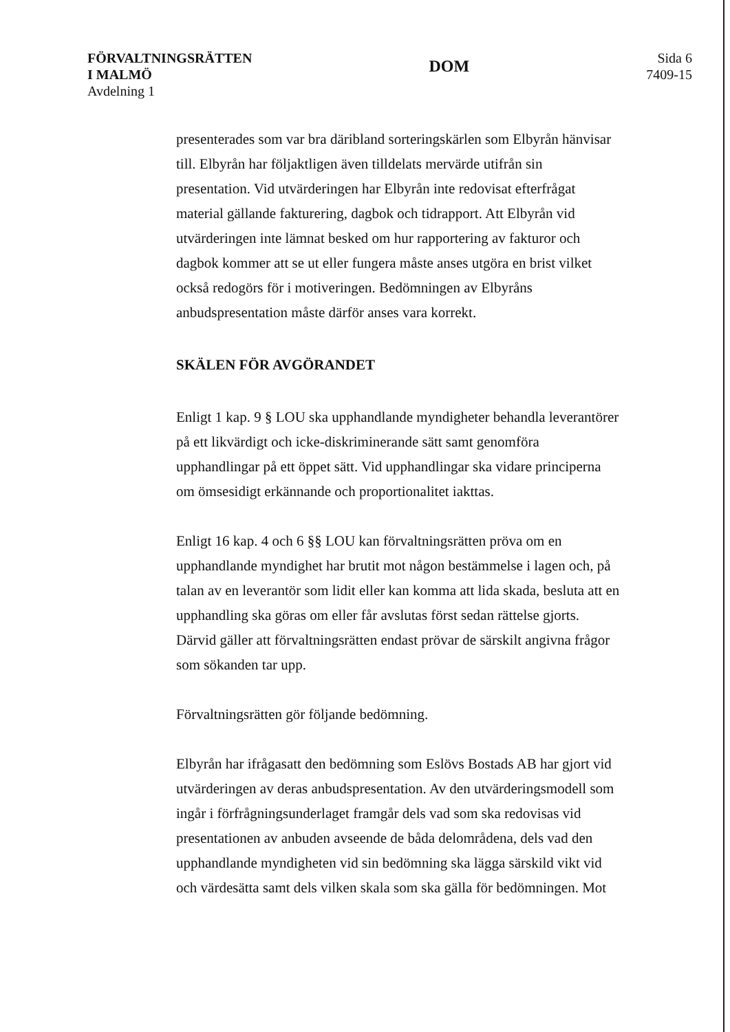FÖRVALTNINGSRÄTTEN
I MALMÖ
Avdelning 1
DOM
Sida 6
7409-15
presenterades som var bra däribland sorteringskärlen som Elbyrån hänvisar till. Elbyrån har följaktligen även tilldelats mervärde utifrån sin presentation. Vid utvärderingen har Elbyrån inte redovisat efterfrågat material gällande fakturering, dagbok och tidrapport. Att Elbyrån vid utvärderingen inte lämnat besked om hur rapportering av fakturor och dagbok kommer att se ut eller fungera måste anses utgöra en brist vilket också redogörs för i motiveringen. Bedömningen av Elbyråns anbudspresentation måste därför anses vara korrekt.
SKÄLEN FÖR AVGÖRANDET
Enligt 1 kap. 9 § LOU ska upphandlande myndigheter behandla leverantörer på ett likvärdigt och icke-diskriminerande sätt samt genomföra upphandlingar på ett öppet sätt. Vid upphandlingar ska vidare principerna om ömsesidigt erkännande och proportionalitet iakttas.
Enligt 16 kap. 4 och 6 §§ LOU kan förvaltningsrätten pröva om en upphandlande myndighet har brutit mot någon bestämmelse i lagen och, på talan av en leverantör som lidit eller kan komma att lida skada, besluta att en upphandling ska göras om eller får avslutas först sedan rättelse gjorts. Därvid gäller att förvaltningsrätten endast prövar de särskilt angivna frågor som sökanden tar upp.
Förvaltningsrätten gör följande bedömning.
Elbyrån har ifrågasatt den bedömning som Eslövs Bostads AB har gjort vid utvärderingen av deras anbudspresentation. Av den utvärderingsmodell som ingår i förfrågningsunderlaget framgår dels vad som ska redovisas vid presentationen av anbuden avseende de båda delområdena, dels vad den upphandlande myndigheten vid sin bedömning ska lägga särskild vikt vid och värdesätta samt dels vilken skala som ska gälla för bedömningen. Mot